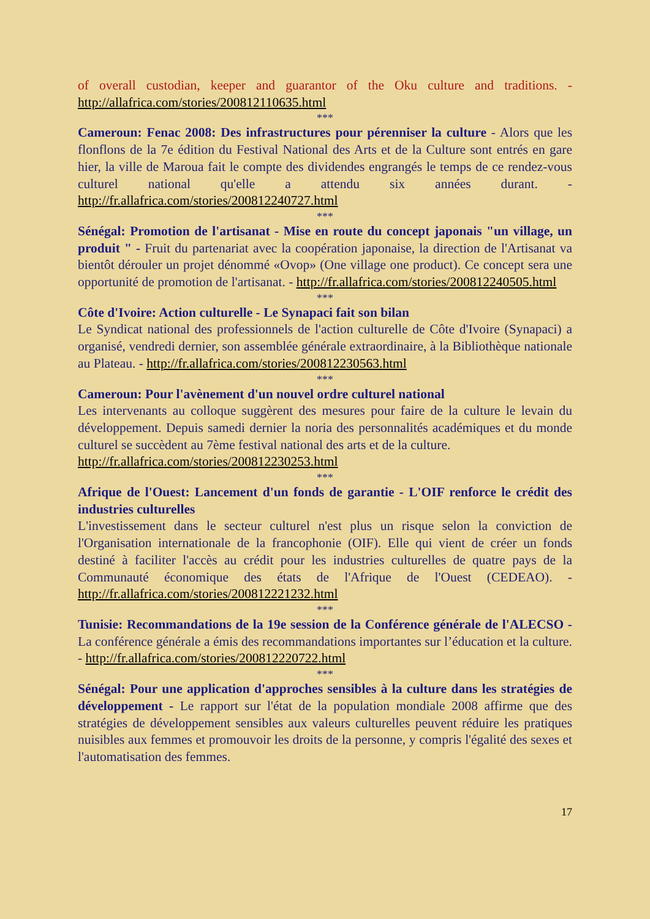of overall custodian, keeper and guarantor of the Oku culture and traditions. - http://allafrica.com/stories/200812110635.html
***
Cameroun: Fenac 2008: Des infrastructures pour pérenniser la culture - Alors que les flonflons de la 7e édition du Festival National des Arts et de la Culture sont entrés en gare hier, la ville de Maroua fait le compte des dividendes engrangés le temps de ce rendez-vous culturel national qu'elle a attendu six années durant. - http://fr.allafrica.com/stories/200812240727.html
***
Sénégal: Promotion de l'artisanat - Mise en route du concept japonais "un village, un produit " - Fruit du partenariat avec la coopération japonaise, la direction de l'Artisanat va bientôt dérouler un projet dénommé «Ovop» (One village one product). Ce concept sera une opportunité de promotion de l'artisanat. - http://fr.allafrica.com/stories/200812240505.html
***
Côte d'Ivoire: Action culturelle - Le Synapaci fait son bilan
Le Syndicat national des professionnels de l'action culturelle de Côte d'Ivoire (Synapaci) a organisé, vendredi dernier, son assemblée générale extraordinaire, à la Bibliothèque nationale au Plateau. - http://fr.allafrica.com/stories/200812230563.html
***
Cameroun: Pour l'avènement d'un nouvel ordre culturel national
Les intervenants au colloque suggèrent des mesures pour faire de la culture le levain du développement. Depuis samedi dernier la noria des personnalités académiques et du monde culturel se succèdent au 7ème festival national des arts et de la culture.
http://fr.allafrica.com/stories/200812230253.html
***
Afrique de l'Ouest: Lancement d'un fonds de garantie - L'OIF renforce le crédit des industries culturelles
L'investissement dans le secteur culturel n'est plus un risque selon la conviction de l'Organisation internationale de la francophonie (OIF). Elle qui vient de créer un fonds destiné à faciliter l'accès au crédit pour les industries culturelles de quatre pays de la Communauté économique des états de l'Afrique de l'Ouest (CEDEAO). - http://fr.allafrica.com/stories/200812221232.html
***
Tunisie: Recommandations de la 19e session de la Conférence générale de l'ALECSO - La conférence générale a émis des recommandations importantes sur l’éducation et la culture. - http://fr.allafrica.com/stories/200812220722.html
***
Sénégal: Pour une application d'approches sensibles à la culture dans les stratégies de développement - Le rapport sur l'état de la population mondiale 2008 affirme que des stratégies de développement sensibles aux valeurs culturelles peuvent réduire les pratiques nuisibles aux femmes et promouvoir les droits de la personne, y compris l'égalité des sexes et l'automatisation des femmes.
17